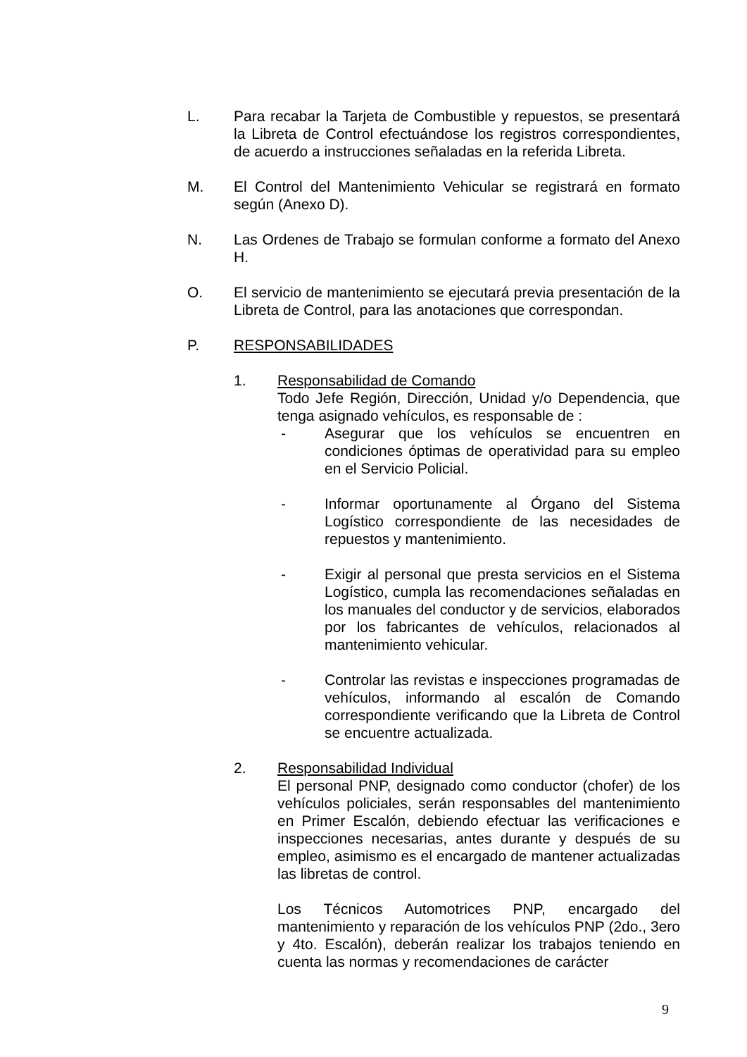L. Para recabar la Tarjeta de Combustible y repuestos, se presentará la Libreta de Control efectuándose los registros correspondientes, de acuerdo a instrucciones señaladas en la referida Libreta.
M. El Control del Mantenimiento Vehicular se registrará en formato según (Anexo D).
N. Las Ordenes de Trabajo se formulan conforme a formato del Anexo H.
O. El servicio de mantenimiento se ejecutará previa presentación de la Libreta de Control, para las anotaciones que correspondan.
P. RESPONSABILIDADES
1. Responsabilidad de Comando
Todo Jefe Región, Dirección, Unidad y/o Dependencia, que tenga asignado vehículos, es responsable de :
- Asegurar que los vehículos se encuentren en condiciones óptimas de operatividad para su empleo en el Servicio Policial.
- Informar oportunamente al Órgano del Sistema Logístico correspondiente de las necesidades de repuestos y mantenimiento.
- Exigir al personal que presta servicios en el Sistema Logístico, cumpla las recomendaciones señaladas en los manuales del conductor y de servicios, elaborados por los fabricantes de vehículos, relacionados al mantenimiento vehicular.
- Controlar las revistas e inspecciones programadas de vehículos, informando al escalón de Comando correspondiente verificando que la Libreta de Control se encuentre actualizada.
2. Responsabilidad Individual
El personal PNP, designado como conductor (chofer) de los vehículos policiales, serán responsables del mantenimiento en Primer Escalón, debiendo efectuar las verificaciones e inspecciones necesarias, antes durante y después de su empleo, asimismo es el encargado de mantener actualizadas las libretas de control.
Los Técnicos Automotrices PNP, encargado del mantenimiento y reparación de los vehículos PNP (2do., 3ero y 4to. Escalón), deberán realizar los trabajos teniendo en cuenta las normas y recomendaciones de carácter
9